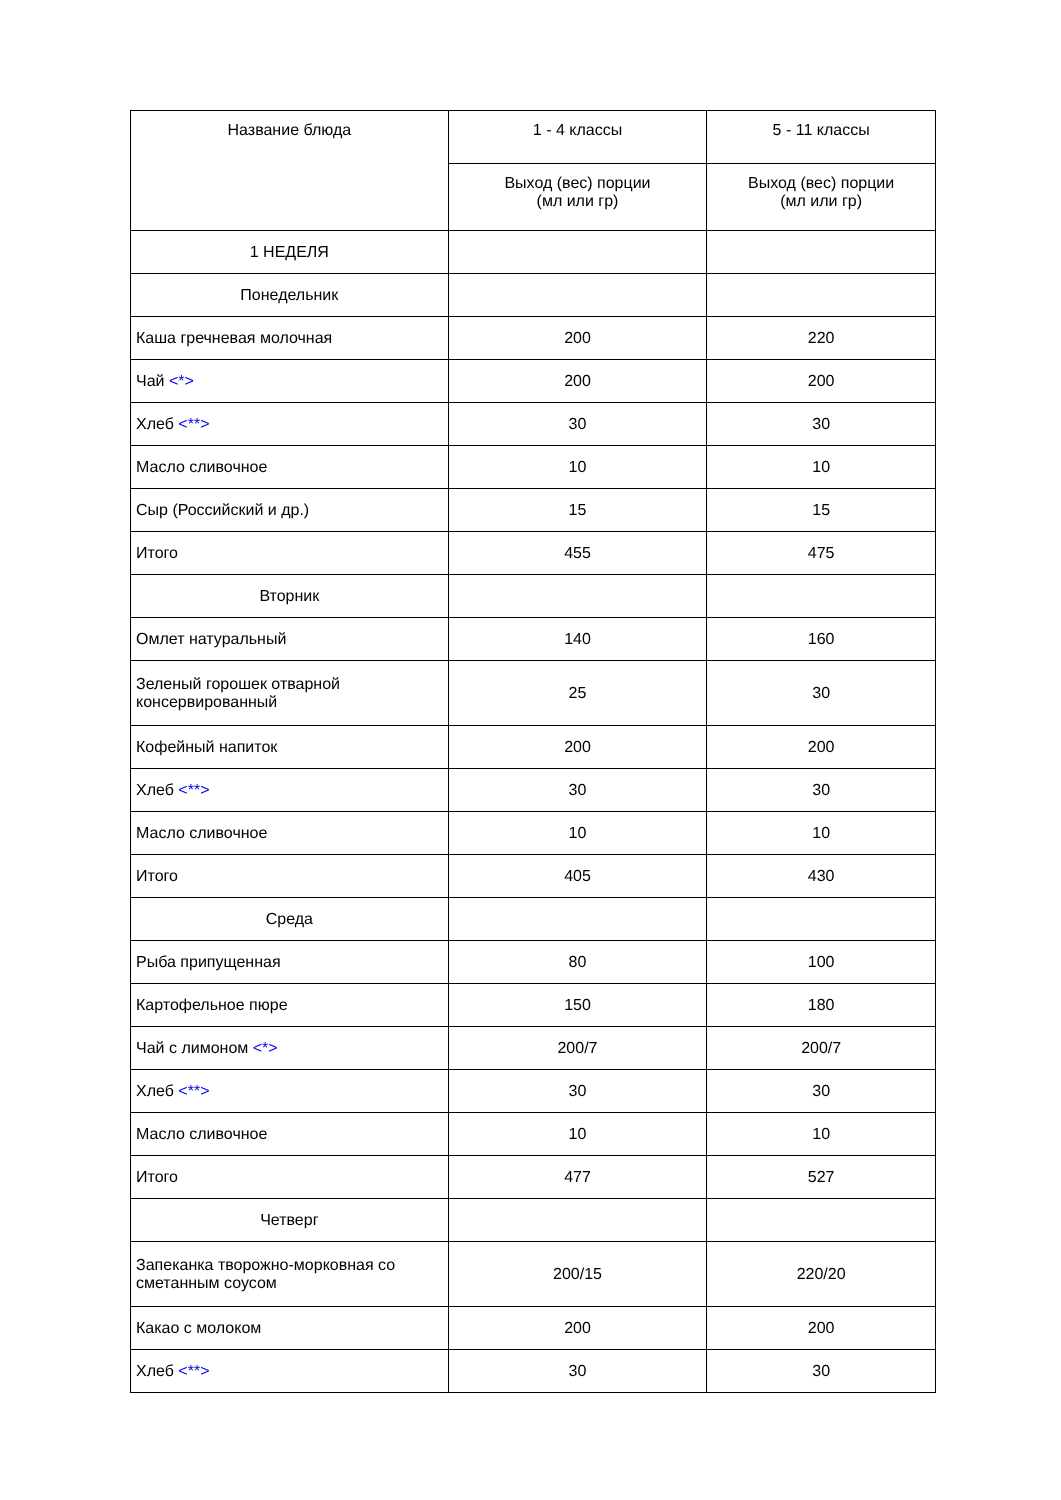| Название блюда | 1 - 4 классы | 5 - 11 классы |
| --- | --- | --- |
| | Выход (вес) порции (мл или гр) | Выход (вес) порции (мл или гр) |
| 1 НЕДЕЛЯ | | |
| Понедельник | | |
| Каша гречневая молочная | 200 | 220 |
| Чай <*> | 200 | 200 |
| Хлеб <**> | 30 | 30 |
| Масло сливочное | 10 | 10 |
| Сыр (Российский и др.) | 15 | 15 |
| Итого | 455 | 475 |
| Вторник | | |
| Омлет натуральный | 140 | 160 |
| Зеленый горошек отварной консервированный | 25 | 30 |
| Кофейный напиток | 200 | 200 |
| Хлеб <**> | 30 | 30 |
| Масло сливочное | 10 | 10 |
| Итого | 405 | 430 |
| Среда | | |
| Рыба припущенная | 80 | 100 |
| Картофельное пюре | 150 | 180 |
| Чай с лимоном <*> | 200/7 | 200/7 |
| Хлеб <**> | 30 | 30 |
| Масло сливочное | 10 | 10 |
| Итого | 477 | 527 |
| Четверг | | |
| Запеканка творожно-морковная со сметанным соусом | 200/15 | 220/20 |
| Какао с молоком | 200 | 200 |
| Хлеб <**> | 30 | 30 |